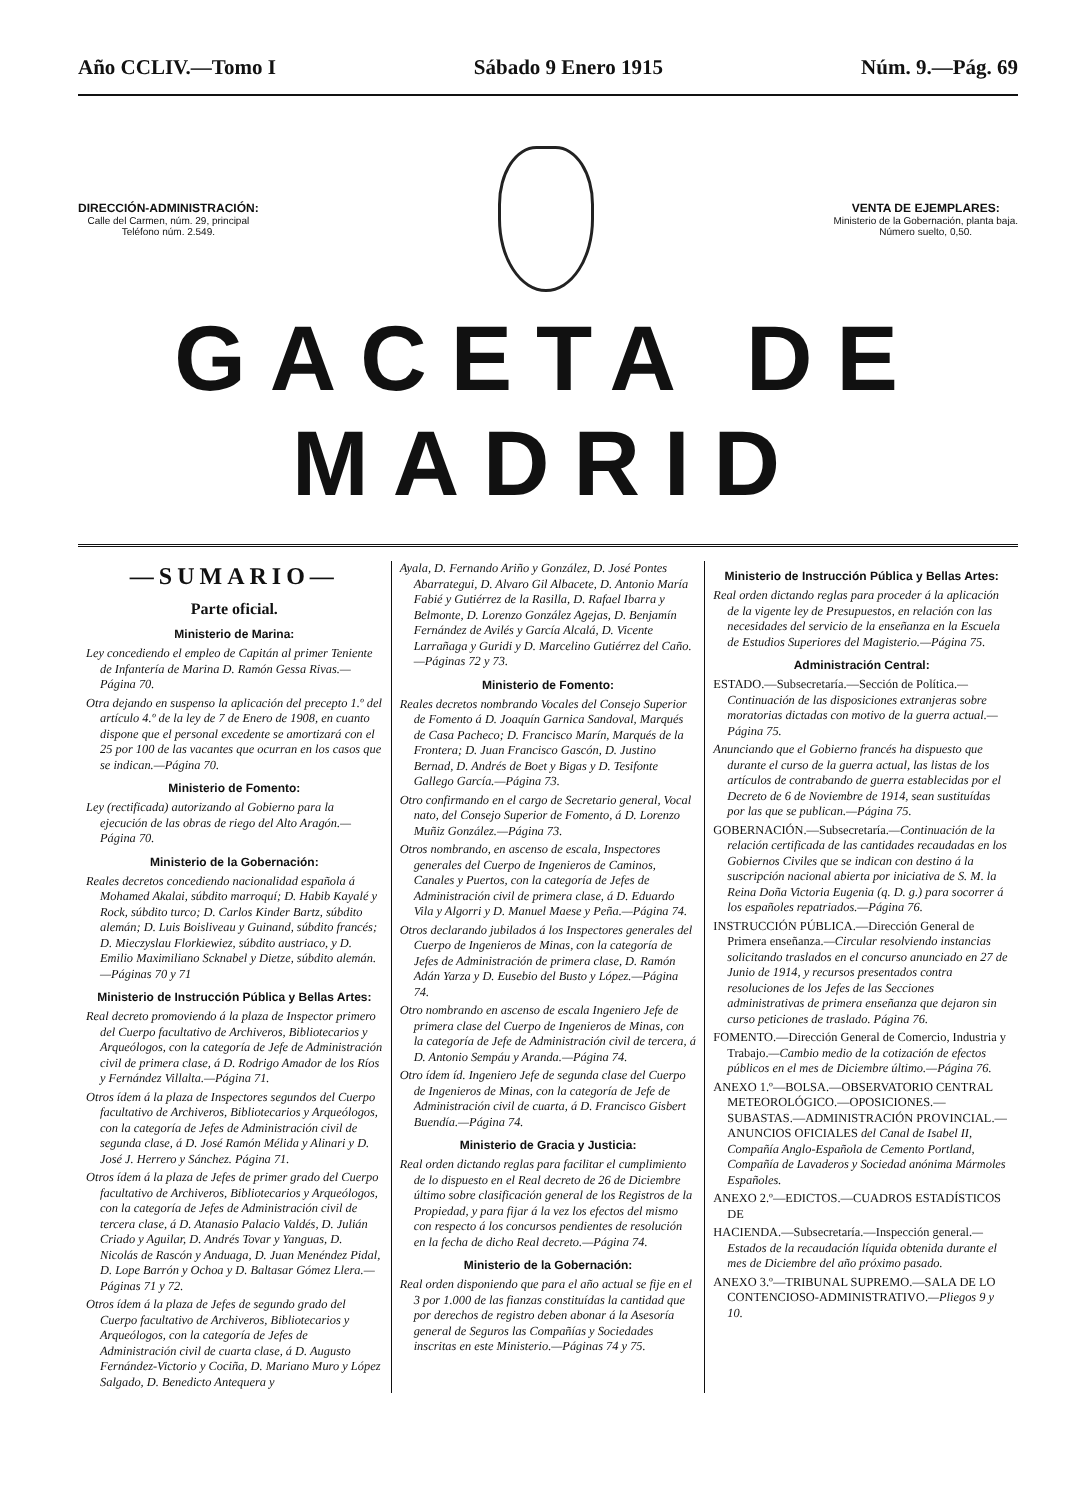Año CCLIV.—Tomo I Sábado 9 Enero 1915 Núm. 9.—Pág. 69
DIRECCIÓN-ADMINISTRACIÓN:
Calle del Carmen, núm. 29, principal
Teléfono núm. 2.549.
VENTA DE EJEMPLARES:
Ministerio de la Gobernación, planta baja.
Número suelto, 0,50.
GACETA DE MADRID
—SUMARIO—
Parte oficial.
Ministerio de Marina:
Ley concediendo el empleo de Capitán al primer Teniente de Infantería de Marina D. Ramón Gessa Rivas.—Página 70.
Otra dejando en suspenso la aplicación del precepto 1.º del artículo 4.º de la ley de 7 de Enero de 1908, en cuanto dispone que el personal excedente se amortizará con el 25 por 100 de las vacantes que ocurran en los casos que se indican.—Página 70.
Ministerio de Fomento:
Ley (rectificada) autorizando al Gobierno para la ejecución de las obras de riego del Alto Aragón.—Página 70.
Ministerio de la Gobernación:
Reales decretos concediendo nacionalidad española á Mohamed Akalai, súbdito marroquí; D. Habib Kayalé y Rock, súbdito turco; D. Carlos Kinder Bartz, súbdito alemán; D. Luis Boisliveau y Guinand, súbdito francés; D. Mieczyslau Florkiewiez, súbdito austriaco, y D. Emilio Maximiliano Scknabel y Dietze, súbdito alemán.—Páginas 70 y 71
Ministerio de Instrucción Pública y Bellas Artes:
Real decreto promoviendo á la plaza de Inspector primero del Cuerpo facultativo de Archiveros, Bibliotecarios y Arqueólogos, con la categoría de Jefe de Administración civil de primera clase, á D. Rodrigo Amador de los Ríos y Fernández Villalta.—Página 71.
Otros ídem á la plaza de Inspectores segundos del Cuerpo facultativo de Archiveros, Bibliotecarios y Arqueólogos, con la categoría de Jefes de Administración civil de segunda clase, á D. José Ramón Mélida y Alinari y D. José J. Herrero y Sánchez. Página 71.
Otros ídem á la plaza de Jefes de primer grado del Cuerpo facultativo de Archiveros, Bibliotecarios y Arqueólogos, con la categoría de Jefes de Administración civil de tercera clase, á D. Atanasio Palacio Valdés, D. Julián Criado y Aguilar, D. Andrés Tovar y Yanguas, D. Nicolás de Rascón y Anduaga, D. Juan Menéndez Pidal, D. Lope Barrón y Ochoa y D. Baltasar Gómez Llera.—Páginas 71 y 72.
Otros ídem á la plaza de Jefes de segundo grado del Cuerpo facultativo de Archiveros, Bibliotecarios y Arqueólogos, con la categoría de Jefes de Administración civil de cuarta clase, á D. Augusto Fernández-Victorio y Cociña, D. Mariano Muro y López Salgado, D. Benedicto Antequera y
Ayala, D. Fernando Ariño y González, D. José Pontes Abarrategui, D. Alvaro Gil Albacete, D. Antonio María Fabié y Gutiérrez de la Rasilla, D. Rafael Ibarra y Belmonte, D. Lorenzo González Agejas, D. Benjamín Fernández de Avilés y García Alcalá, D. Vicente Larrañaga y Guridi y D. Marcelino Gutiérrez del Caño.—Páginas 72 y 73.
Ministerio de Fomento:
Reales decretos nombrando Vocales del Consejo Superior de Fomento á D. Joaquín Garnica Sandoval, Marqués de Casa Pacheco; D. Francisco Marín, Marqués de la Frontera; D. Juan Francisco Gascón, D. Justino Bernad, D. Andrés de Boet y Bigas y D. Tesifonte Gallego García.—Página 73.
Otro confirmando en el cargo de Secretario general, Vocal nato, del Consejo Superior de Fomento, á D. Lorenzo Muñiz González.—Página 73.
Otros nombrando, en ascenso de escala, Inspectores generales del Cuerpo de Ingenieros de Caminos, Canales y Puertos, con la categoría de Jefes de Administración civil de primera clase, á D. Eduardo Vila y Algorri y D. Manuel Maese y Peña.—Página 74.
Otros declarando jubilados á los Inspectores generales del Cuerpo de Ingenieros de Minas, con la categoría de Jefes de Administración de primera clase, D. Ramón Adán Yarza y D. Eusebio del Busto y López.—Página 74.
Otro nombrando en ascenso de escala Ingeniero Jefe de primera clase del Cuerpo de Ingenieros de Minas, con la categoría de Jefe de Administración civil de tercera, á D. Antonio Sempáu y Aranda.—Página 74.
Otro ídem íd. Ingeniero Jefe de segunda clase del Cuerpo de Ingenieros de Minas, con la categoría de Jefe de Administración civil de cuarta, á D. Francisco Gisbert Buendía.—Página 74.
Ministerio de Gracia y Justicia:
Real orden dictando reglas para facilitar el cumplimiento de lo dispuesto en el Real decreto de 26 de Diciembre último sobre clasificación general de los Registros de la Propiedad, y para fijar á la vez los efectos del mismo con respecto á los concursos pendientes de resolución en la fecha de dicho Real decreto.—Página 74.
Ministerio de la Gobernación:
Real orden disponiendo que para el año actual se fije en el 3 por 1.000 de las fianzas constituídas la cantidad que por derechos de registro deben abonar á la Asesoría general de Seguros las Compañías y Sociedades inscritas en este Ministerio.—Páginas 74 y 75.
Ministerio de Instrucción Pública y Bellas Artes:
Real orden dictando reglas para proceder á la aplicación de la vigente ley de Presupuestos, en relación con las necesidades del servicio de la enseñanza en la Escuela de Estudios Superiores del Magisterio.—Página 75.
Administración Central:
ESTADO.—Subsecretaría.—Sección de Política.—Continuación de las disposiciones extranjeras sobre moratorias dictadas con motivo de la guerra actual.—Página 75.
Anunciando que el Gobierno francés ha dispuesto que durante el curso de la guerra actual, las listas de los artículos de contrabando de guerra establecidas por el Decreto de 6 de Noviembre de 1914, sean sustituídas por las que se publican.—Página 75.
GOBERNACIÓN.—Subsecretaría.—Continuación de la relación certificada de las cantidades recaudadas en los Gobiernos Civiles que se indican con destino á la suscripción nacional abierta por iniciativa de S. M. la Reina Doña Victoria Eugenia (q. D. g.) para socorrer á los españoles repatriados.—Página 76.
INSTRUCCIÓN PÚBLICA.—Dirección General de Primera enseñanza.—Circular resolviendo instancias solicitando traslados en el concurso anunciado en 27 de Junio de 1914, y recursos presentados contra resoluciones de los Jefes de las Secciones administrativas de primera enseñanza que dejaron sin curso peticiones de traslado. Página 76.
FOMENTO.—Dirección General de Comercio, Industria y Trabajo.—Cambio medio de la cotización de efectos públicos en el mes de Diciembre último.—Página 76.
ANEXO 1.º—BOLSA.—OBSERVATORIO CENTRAL METEOROLÓGICO.—OPOSICIONES.—SUBASTAS.—ADMINISTRACIÓN PROVINCIAL.—ANUNCIOS OFICIALES del Canal de Isabel II, Compañía Anglo-Española de Cemento Portland, Compañía de Lavaderos y Sociedad anónima Mármoles Españoles.
ANEXO 2.º—EDICTOS.—CUADROS ESTADÍSTICOS DE
HACIENDA.—Subsecretaría.—Inspección general.—Estados de la recaudación líquida obtenida durante el mes de Diciembre del año próximo pasado.
ANEXO 3.º—TRIBUNAL SUPREMO.—SALA DE LO CONTENCIOSO-ADMINISTRATIVO.—Pliegos 9 y 10.